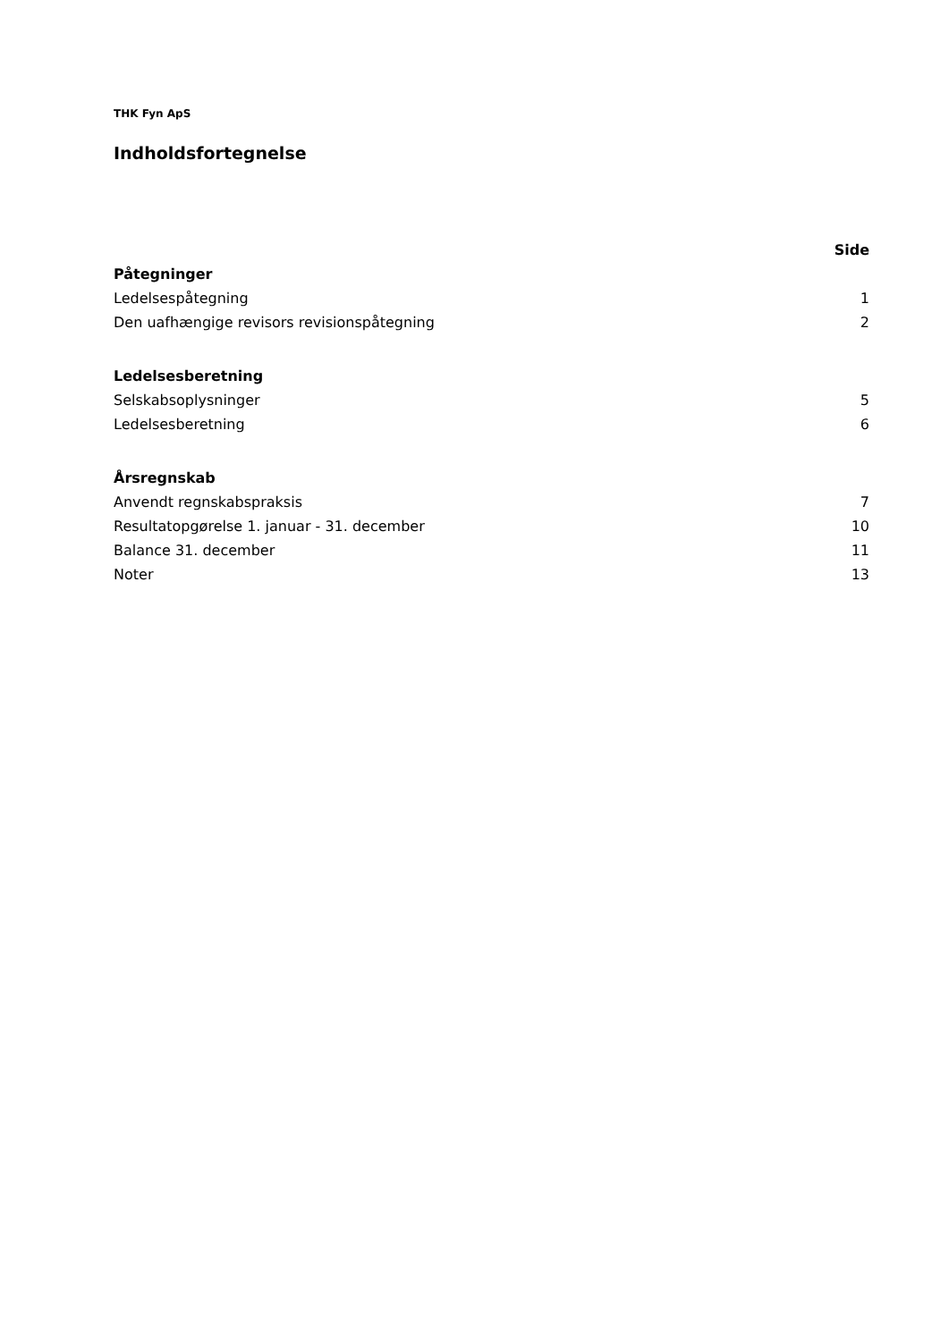THK Fyn ApS
Indholdsfortegnelse
| | Side |
| Påtegninger | |
| Ledelsespåtegning | 1 |
| Den uafhængige revisors revisionspåtegning | 2 |
| Ledelsesberetning | |
| Selskabsoplysninger | 5 |
| Ledelsesberetning | 6 |
| Årsregnskab | |
| Anvendt regnskabspraksis | 7 |
| Resultatopgørelse 1. januar - 31. december | 10 |
| Balance 31. december | 11 |
| Noter | 13 |